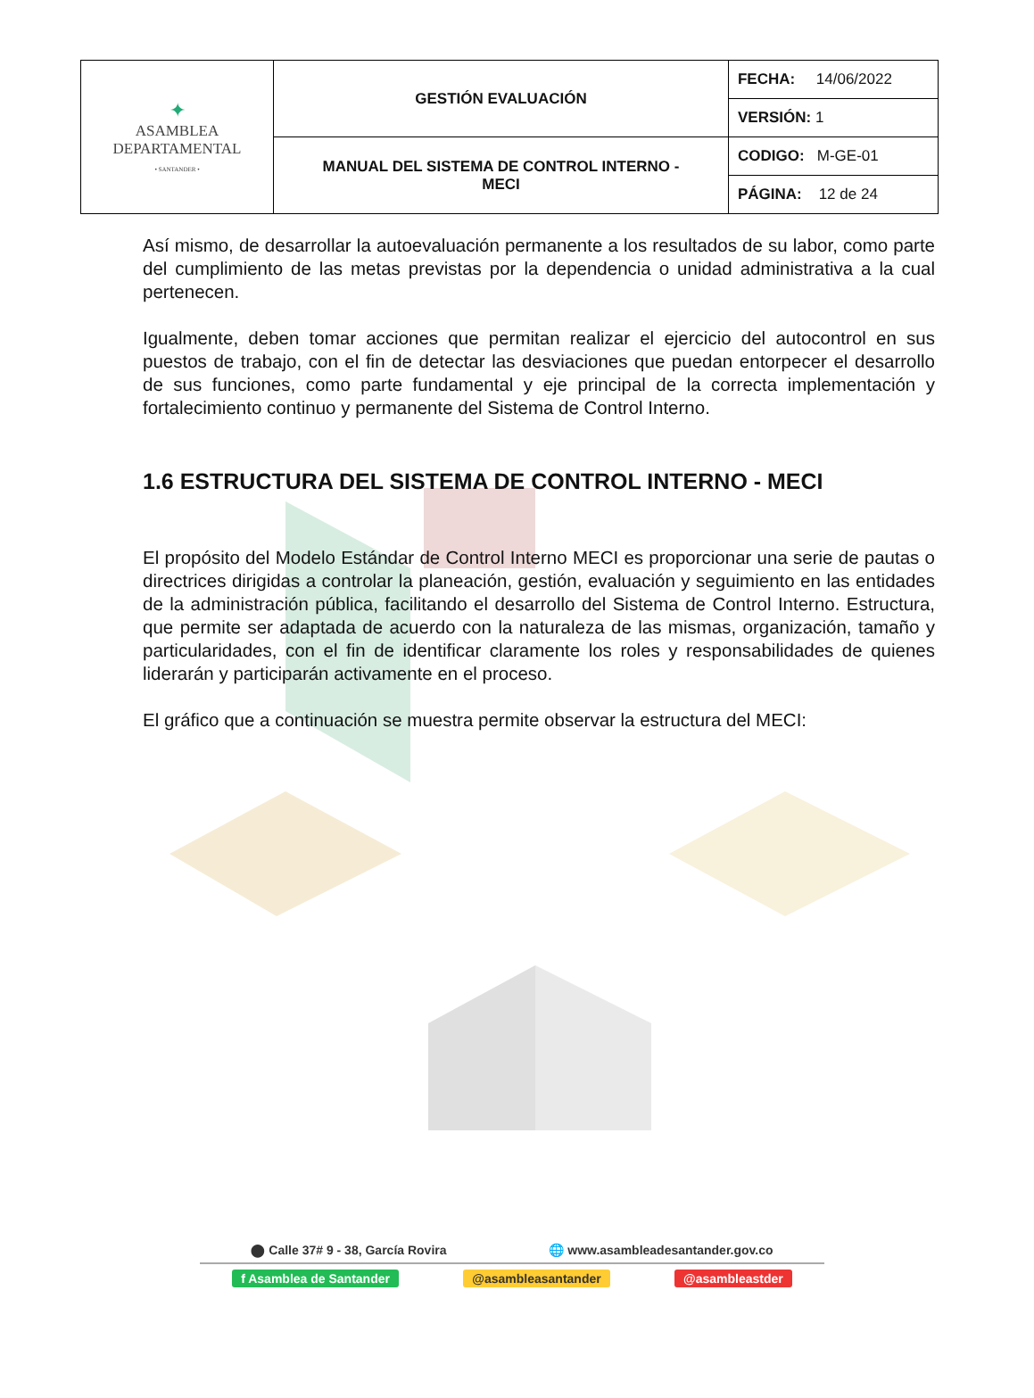| ✦ ASAMBLEA DEPARTAMENTAL • SANTANDER • | GESTIÓN EVALUACIÓN | FECHA: 14/06/2022 |
| | | VERSIÓN: 1 |
| | MANUAL DEL SISTEMA DE CONTROL INTERNO - MECI | CODIGO: M-GE-01 |
| | | PÁGINA: 12 de 24 |
Así mismo, de desarrollar la autoevaluación permanente a los resultados de su labor, como parte del cumplimiento de las metas previstas por la dependencia o unidad administrativa a la cual pertenecen.
Igualmente, deben tomar acciones que permitan realizar el ejercicio del autocontrol en sus puestos de trabajo, con el fin de detectar las desviaciones que puedan entorpecer el desarrollo de sus funciones, como parte fundamental y eje principal de la correcta implementación y fortalecimiento continuo y permanente del Sistema de Control Interno.
1.6 ESTRUCTURA DEL SISTEMA DE CONTROL INTERNO - MECI
El propósito del Modelo Estándar de Control Interno MECI es proporcionar una serie de pautas o directrices dirigidas a controlar la planeación, gestión, evaluación y seguimiento en las entidades de la administración pública, facilitando el desarrollo del Sistema de Control Interno. Estructura, que permite ser adaptada de acuerdo con la naturaleza de las mismas, organización, tamaño y particularidades, con el fin de identificar claramente los roles y responsabilidades de quienes liderarán y participarán activamente en el proceso.
El gráfico que a continuación se muestra permite observar la estructura del MECI:
⬤ Calle 37# 9 - 38, García Rovira 🌐 www.asambleadesantander.gov.co
f Asamblea de Santander @asambleasantander @asambleastder